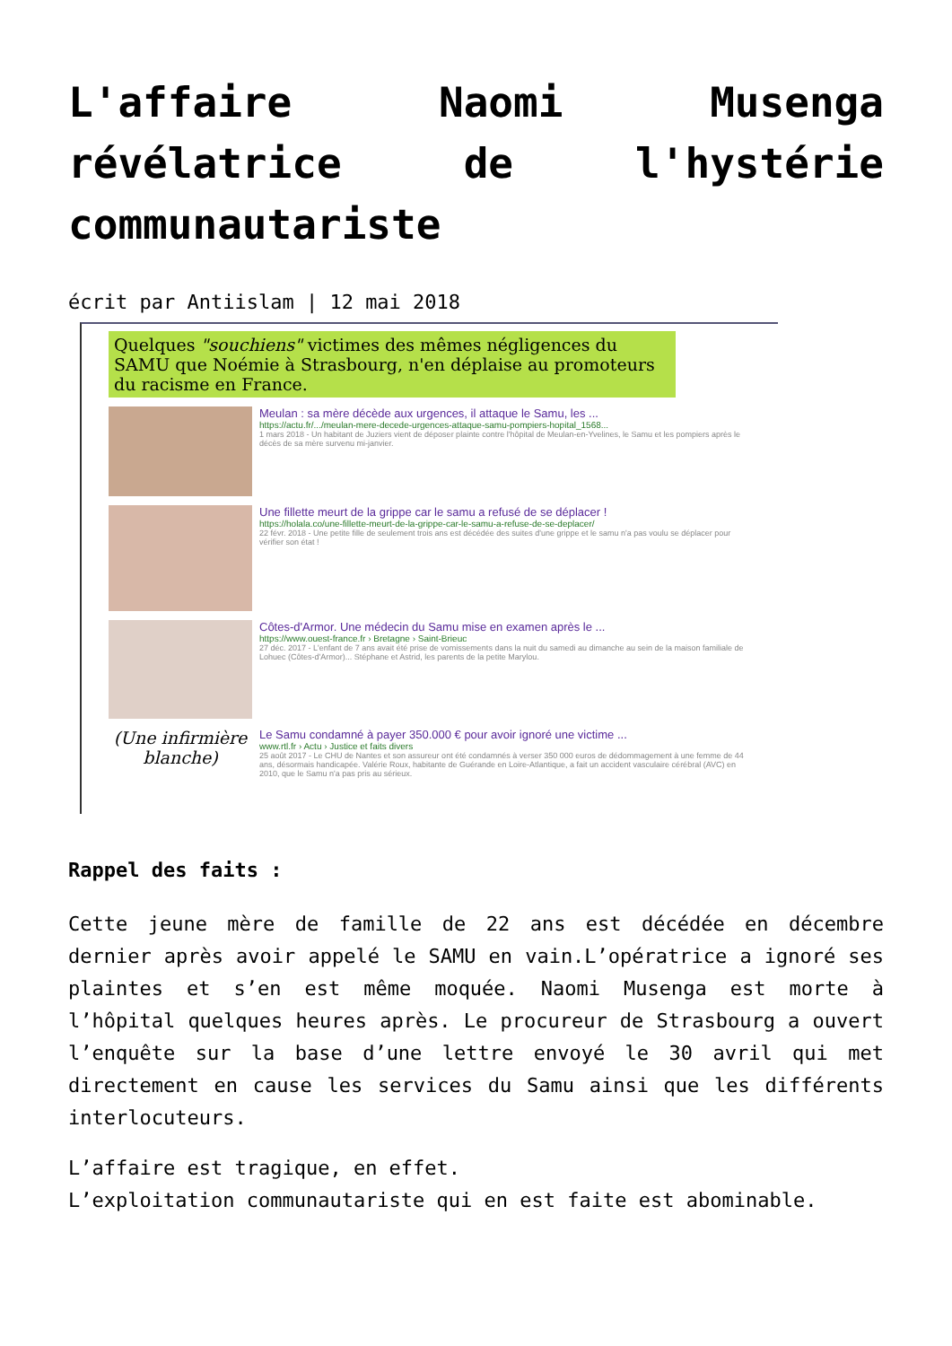L'affaire Naomi Musenga révélatrice de l'hystérie communautariste
écrit par Antiislam | 12 mai 2018
Quelques "souchiens" victimes des mêmes négligences du SAMU que Noémie à Strasbourg, n'en déplaise au promoteurs du racisme en France.
Meulan : sa mère décède aux urgences, il attaque le Samu, les ...
https://actu.fr/.../meulan-mere-decede-urgences-attaque-samu-pompiers-hopital_1568...
1 mars 2018 - Un habitant de Juziers vient de déposer plainte contre l'hôpital de Meulan-en-Yvelines, le Samu et les pompiers après le décès de sa mère survenu mi-janvier.
Une fillette meurt de la grippe car le samu a refusé de se déplacer !
https://holala.co/une-fillette-meurt-de-la-grippe-car-le-samu-a-refuse-de-se-deplacer/
22 févr. 2018 - Une petite fille de seulement trois ans est décédée des suites d'une grippe et le samu n'a pas voulu se déplacer pour vérifier son état !
Côtes-d'Armor. Une médecin du Samu mise en examen après le ...
https://www.ouest-france.fr › Bretagne › Saint-Brieuc
27 déc. 2017 - L'enfant de 7 ans avait été prise de vomissements dans la nuit du samedi au dimanche au sein de la maison familiale de Lohuec (Côtes-d'Armor)... Stéphane et Astrid, les parents de la petite Marylou.
(Une infirmière blanche)
Le Samu condamné à payer 350.000 € pour avoir ignoré une victime ...
www.rtl.fr › Actu › Justice et faits divers
25 août 2017 - Le CHU de Nantes et son assureur ont été condamnés à verser 350 000 euros de dédommagement à une femme de 44 ans, désormais handicapée. Valérie Roux, habitante de Guérande en Loire-Atlantique, a fait un accident vasculaire cérébral (AVC) en 2010, que le Samu n'a pas pris au sérieux.
Rappel des faits :
Cette jeune mère de famille de 22 ans est décédée en décembre dernier après avoir appelé le SAMU en vain.L’opératrice a ignoré ses plaintes et s’en est même moquée. Naomi Musenga est morte à l’hôpital quelques heures après. Le procureur de Strasbourg a ouvert l’enquête sur la base d’une lettre envoyé le 30 avril qui met directement en cause les services du Samu ainsi que les différents interlocuteurs.
L’affaire est tragique, en effet.
L’exploitation communautariste qui en est faite est abominable.